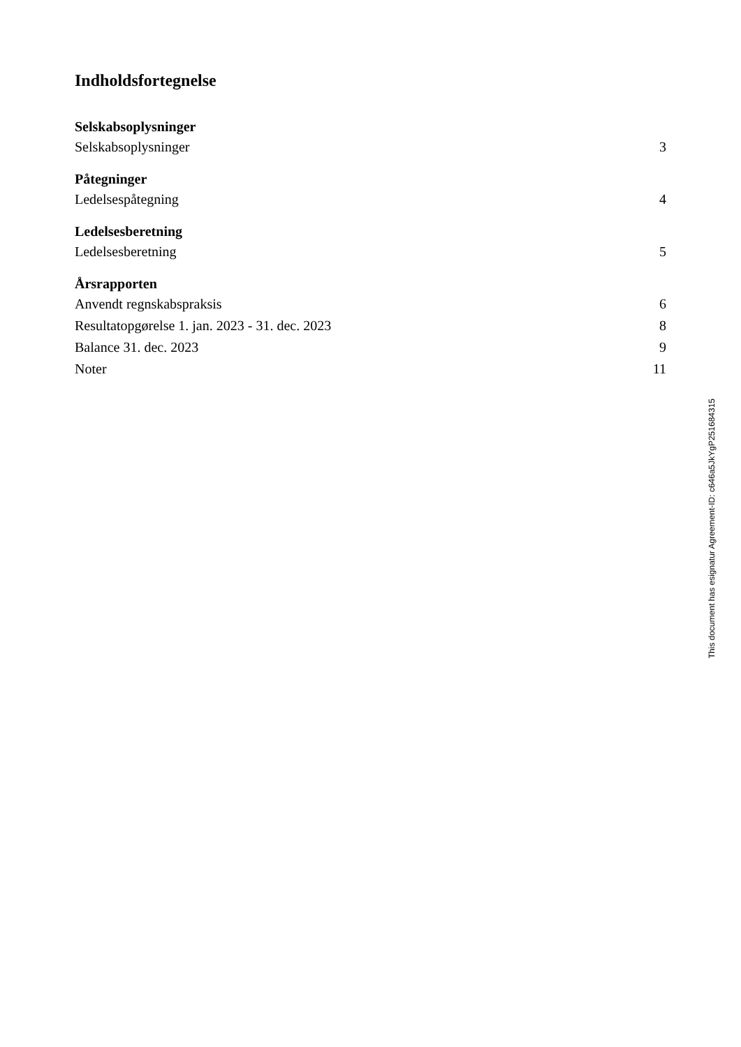Indholdsfortegnelse
Selskabsoplysninger
Selskabsoplysninger 3
Påtegninger
Ledelsespåtegning 4
Ledelsesberetning
Ledelsesberetning 5
Årsrapporten
Anvendt regnskabspraksis 6
Resultatopgørelse 1. jan. 2023 - 31. dec. 2023 8
Balance 31. dec. 2023 9
Noter 11
This document has esignatur Agreement-ID: c646a5JkYgP251684315